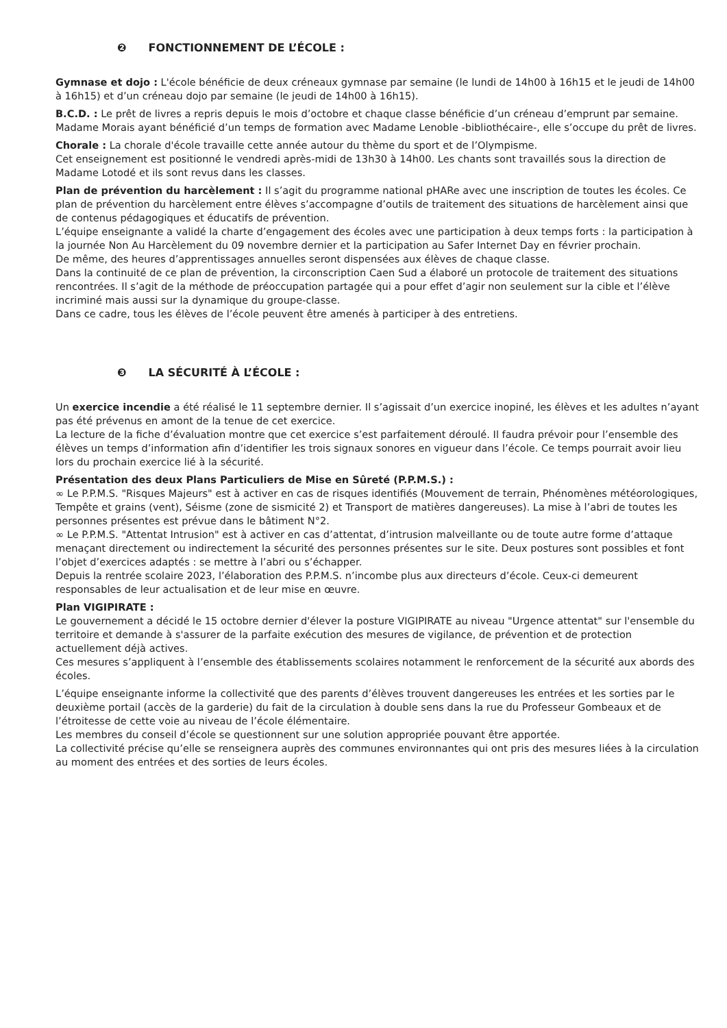❷ FONCTIONNEMENT DE L’ÉCOLE :
Gymnase et dojo : L'école bénéficie de deux créneaux gymnase par semaine (le lundi de 14h00 à 16h15 et le jeudi de 14h00 à 16h15) et d’un créneau dojo par semaine (le jeudi de 14h00 à 16h15).
B.C.D. : Le prêt de livres a repris depuis le mois d’octobre et chaque classe bénéficie d’un créneau d’emprunt par semaine. Madame Morais ayant bénéficié d’un temps de formation avec Madame Lenoble -bibliothécaire-, elle s’occupe du prêt de livres.
Chorale : La chorale d'école travaille cette année autour du thème du sport et de l’Olympisme.
Cet enseignement est positionné le vendredi après-midi de 13h30 à 14h00. Les chants sont travaillés sous la direction de Madame Lotodé et ils sont revus dans les classes.
Plan de prévention du harcèlement : Il s’agit du programme national pHARe avec une inscription de toutes les écoles. Ce plan de prévention du harcèlement entre élèves s’accompagne d’outils de traitement des situations de harcèlement ainsi que de contenus pédagogiques et éducatifs de prévention.
L’équipe enseignante a validé la charte d’engagement des écoles avec une participation à deux temps forts : la participation à la journée Non Au Harcèlement du 09 novembre dernier et la participation au Safer Internet Day en février prochain.
De même, des heures d’apprentissages annuelles seront dispensées aux élèves de chaque classe.
Dans la continuité de ce plan de prévention, la circonscription Caen Sud a élaboré un protocole de traitement des situations rencontrées. Il s’agit de la méthode de préoccupation partagée qui a pour effet d’agir non seulement sur la cible et l’élève incriminé mais aussi sur la dynamique du groupe-classe.
Dans ce cadre, tous les élèves de l’école peuvent être amenés à participer à des entretiens.
❸ LA SÉCURITÉ À L’ÉCOLE :
Un exercice incendie a été réalisé le 11 septembre dernier. Il s’agissait d’un exercice inopiné, les élèves et les adultes n’ayant pas été prévenus en amont de la tenue de cet exercice.
La lecture de la fiche d’évaluation montre que cet exercice s’est parfaitement déroulé. Il faudra prévoir pour l’ensemble des élèves un temps d’information afin d’identifier les trois signaux sonores en vigueur dans l’école. Ce temps pourrait avoir lieu lors du prochain exercice lié à la sécurité.
Présentation des deux Plans Particuliers de Mise en Sûreté (P.P.M.S.) :
∞ Le P.P.M.S. "Risques Majeurs" est à activer en cas de risques identifiés (Mouvement de terrain, Phénomènes météorologiques, Tempête et grains (vent), Séisme (zone de sismicité 2) et Transport de matières dangereuses). La mise à l’abri de toutes les personnes présentes est prévue dans le bâtiment N°2.
∞ Le P.P.M.S. "Attentat Intrusion" est à activer en cas d’attentat, d’intrusion malveillante ou de toute autre forme d’attaque menaçant directement ou indirectement la sécurité des personnes présentes sur le site. Deux postures sont possibles et font l’objet d’exercices adaptés : se mettre à l’abri ou s’échapper.
Depuis la rentrée scolaire 2023, l’élaboration des P.P.M.S. n’incombe plus aux directeurs d’école. Ceux-ci demeurent responsables de leur actualisation et de leur mise en œuvre.
Plan VIGIPIRATE :
Le gouvernement a décidé le 15 octobre dernier d'élever la posture VIGIPIRATE au niveau "Urgence attentat" sur l'ensemble du territoire et demande à s'assurer de la parfaite exécution des mesures de vigilance, de prévention et de protection actuellement déjà actives.
Ces mesures s’appliquent à l’ensemble des établissements scolaires notamment le renforcement de la sécurité aux abords des écoles.
L’équipe enseignante informe la collectivité que des parents d’élèves trouvent dangereuses les entrées et les sorties par le deuxième portail (accès de la garderie) du fait de la circulation à double sens dans la rue du Professeur Gombeaux et de l’étroitesse de cette voie au niveau de l’école élémentaire.
Les membres du conseil d’école se questionnent sur une solution appropriée pouvant être apportée.
La collectivité précise qu’elle se renseignera auprès des communes environnantes qui ont pris des mesures liées à la circulation au moment des entrées et des sorties de leurs écoles.